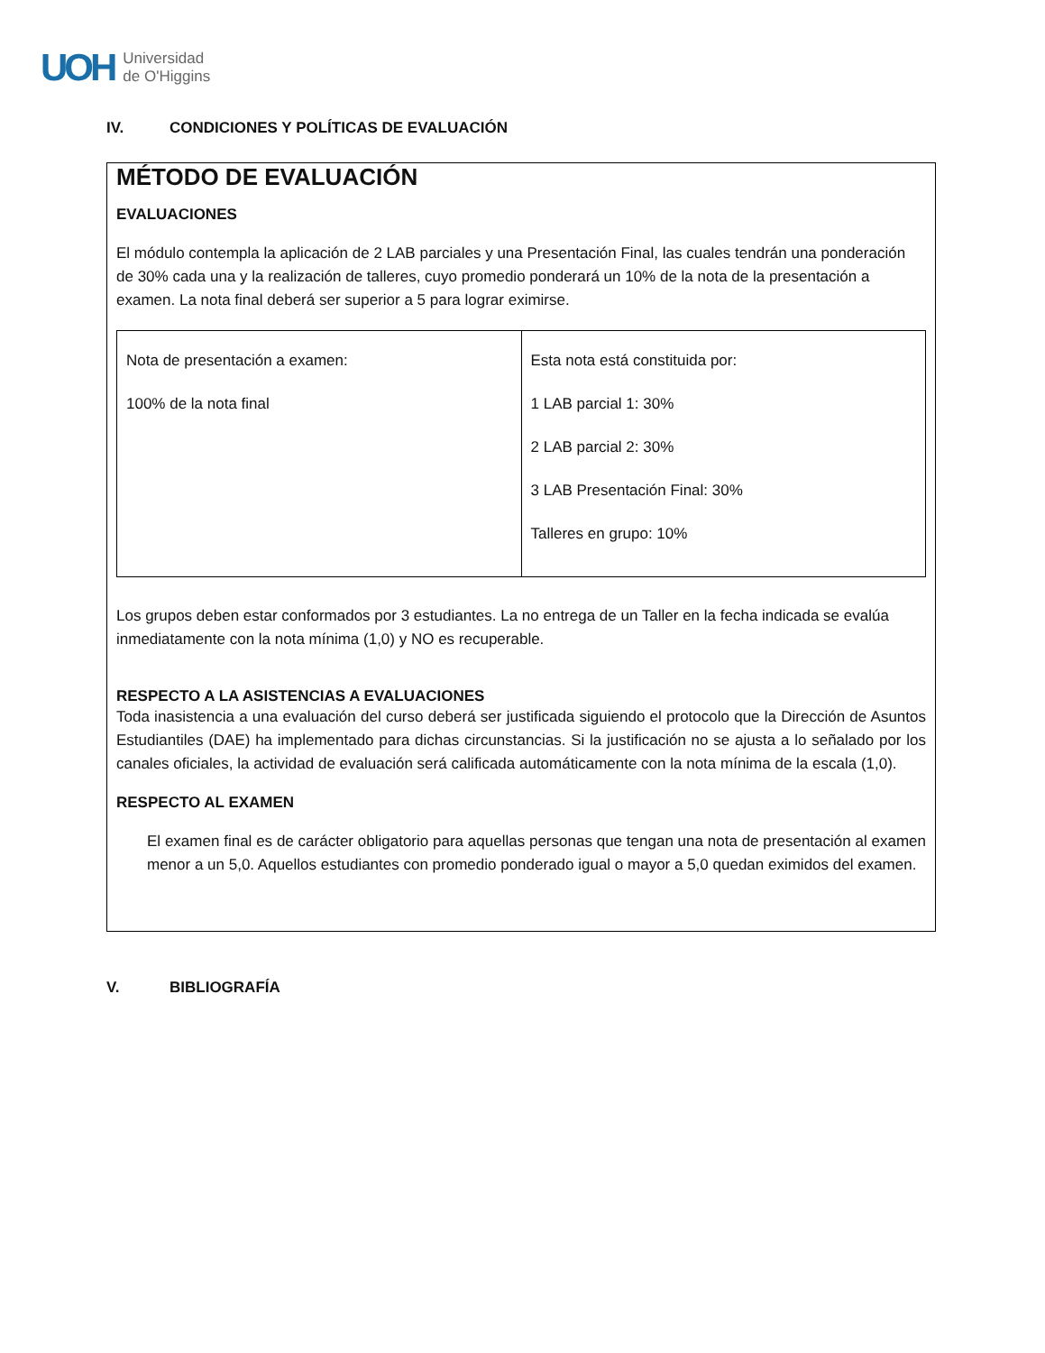UOH
Universidad
de O'Higgins
IV. CONDICIONES Y POLÍTICAS DE EVALUACIÓN
MÉTODO DE EVALUACIÓN
EVALUACIONES
El módulo contempla la aplicación de 2 LAB parciales y una Presentación Final, las cuales tendrán una ponderación de 30% cada una y la realización de talleres, cuyo promedio ponderará un 10% de la nota de la presentación a examen. La nota final deberá ser superior a 5 para lograr eximirse.
| Nota de presentación a examen: 100% de la nota final | Esta nota está constituida por: 1 LAB parcial 1: 30% 2 LAB parcial 2: 30% 3 LAB Presentación Final: 30% Talleres en grupo: 10% |
Los grupos deben estar conformados por 3 estudiantes. La no entrega de un Taller en la fecha indicada se evalúa inmediatamente con la nota mínima (1,0) y NO es recuperable.
RESPECTO A LA ASISTENCIAS A EVALUACIONES
Toda inasistencia a una evaluación del curso deberá ser justificada siguiendo el protocolo que la Dirección de Asuntos Estudiantiles (DAE) ha implementado para dichas circunstancias. Si la justificación no se ajusta a lo señalado por los canales oficiales, la actividad de evaluación será calificada automáticamente con la nota mínima de la escala (1,0).
RESPECTO AL EXAMEN
El examen final es de carácter obligatorio para aquellas personas que tengan una nota de presentación al examen menor a un 5,0. Aquellos estudiantes con promedio ponderado igual o mayor a 5,0 quedan eximidos del examen.
V. BIBLIOGRAFÍA